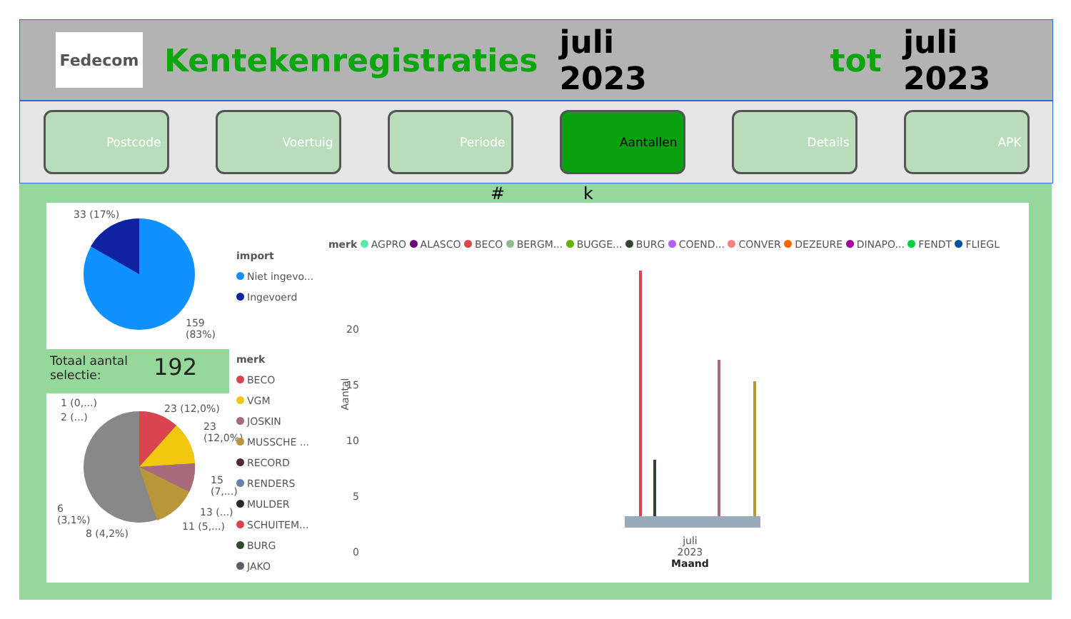Fedecom
Kentekenregistraties juli 2023 tot juli 2023
Postcode Voertuig Periode Aantallen Details APK
# k
33 (17%)
159
(83%)
import
Niet ingevo...
Ingevoerd
Totaal aantal
selectie: 192
1 (0,...)
2 (...)
23 (12,0%)
23
(12,0%)
15
(7,...)
13 (...)
11 (5,...)
6
(3,1%)
8 (4,2%)
merk
BECO
VGM
JOSKIN
MUSSCHE ...
RECORD
RENDERS
MULDER
SCHUITEM...
BURG
JAKO
merk AGPRO ALASCO BECO BERGM... BUGGE... BURG COEND... CONVER DEZEURE DINAPO... FENDT FLIEGL
Aantal
20
15
10
5
0
juli
2023
Maand